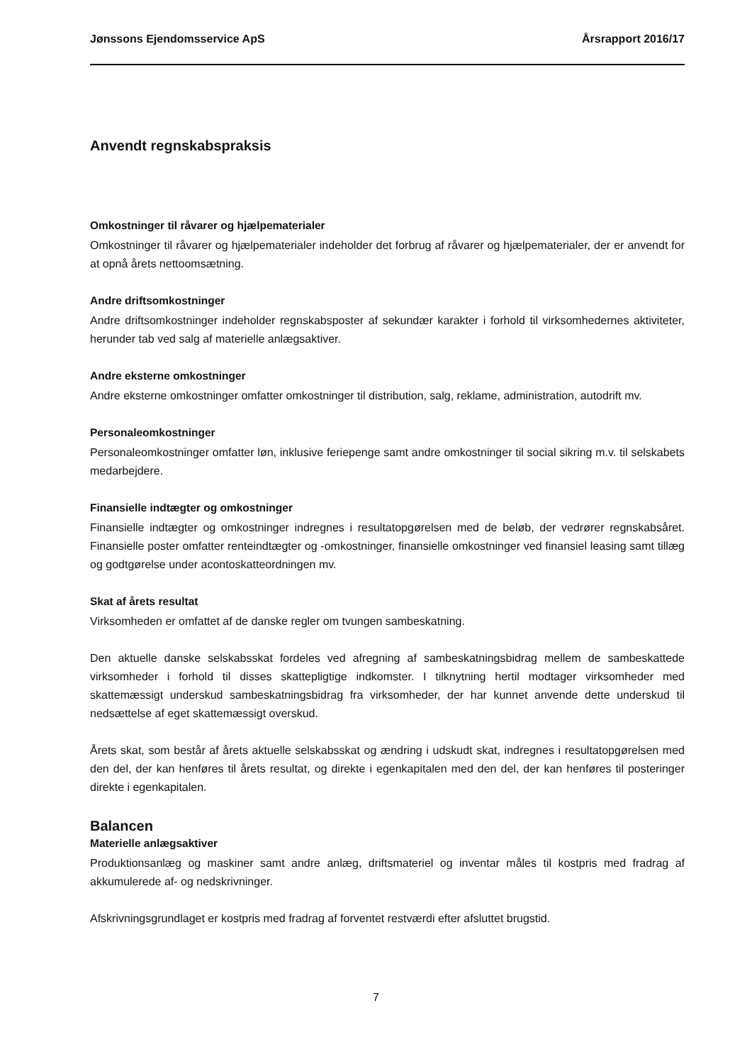Jønssons Ejendomsservice ApS Årsrapport 2016/17
Anvendt regnskabspraksis
Omkostninger til råvarer og hjælpematerialer
Omkostninger til råvarer og hjælpematerialer indeholder det forbrug af råvarer og hjælpematerialer, der er anvendt for at opnå årets nettoomsætning.
Andre driftsomkostninger
Andre driftsomkostninger indeholder regnskabsposter af sekundær karakter i forhold til virksomhedernes aktiviteter, herunder tab ved salg af materielle anlægsaktiver.
Andre eksterne omkostninger
Andre eksterne omkostninger omfatter omkostninger til distribution, salg, reklame, administration, autodrift mv.
Personaleomkostninger
Personaleomkostninger omfatter løn, inklusive feriepenge samt andre omkostninger til social sikring m.v. til selskabets medarbejdere.
Finansielle indtægter og omkostninger
Finansielle indtægter og omkostninger indregnes i resultatopgørelsen med de beløb, der vedrører regnskabsåret. Finansielle poster omfatter renteindtægter og -omkostninger, finansielle omkostninger ved finansiel leasing samt tillæg og godtgørelse under acontoskatteordningen mv.
Skat af årets resultat
Virksomheden er omfattet af de danske regler om tvungen sambeskatning.
Den aktuelle danske selskabsskat fordeles ved afregning af sambeskatningsbidrag mellem de sambeskattede virksomheder i forhold til disses skattepligtige indkomster. I tilknytning hertil modtager virksomheder med skattemæssigt underskud sambeskatningsbidrag fra virksomheder, der har kunnet anvende dette underskud til nedsættelse af eget skattemæssigt overskud.
Årets skat, som består af årets aktuelle selskabsskat og ændring i udskudt skat, indregnes i resultatopgørelsen med den del, der kan henføres til årets resultat, og direkte i egenkapitalen med den del, der kan henføres til posteringer direkte i egenkapitalen.
Balancen
Materielle anlægsaktiver
Produktionsanlæg og maskiner samt andre anlæg, driftsmateriel og inventar måles til kostpris med fradrag af akkumulerede af- og nedskrivninger.
Afskrivningsgrundlaget er kostpris med fradrag af forventet restværdi efter afsluttet brugstid.
7